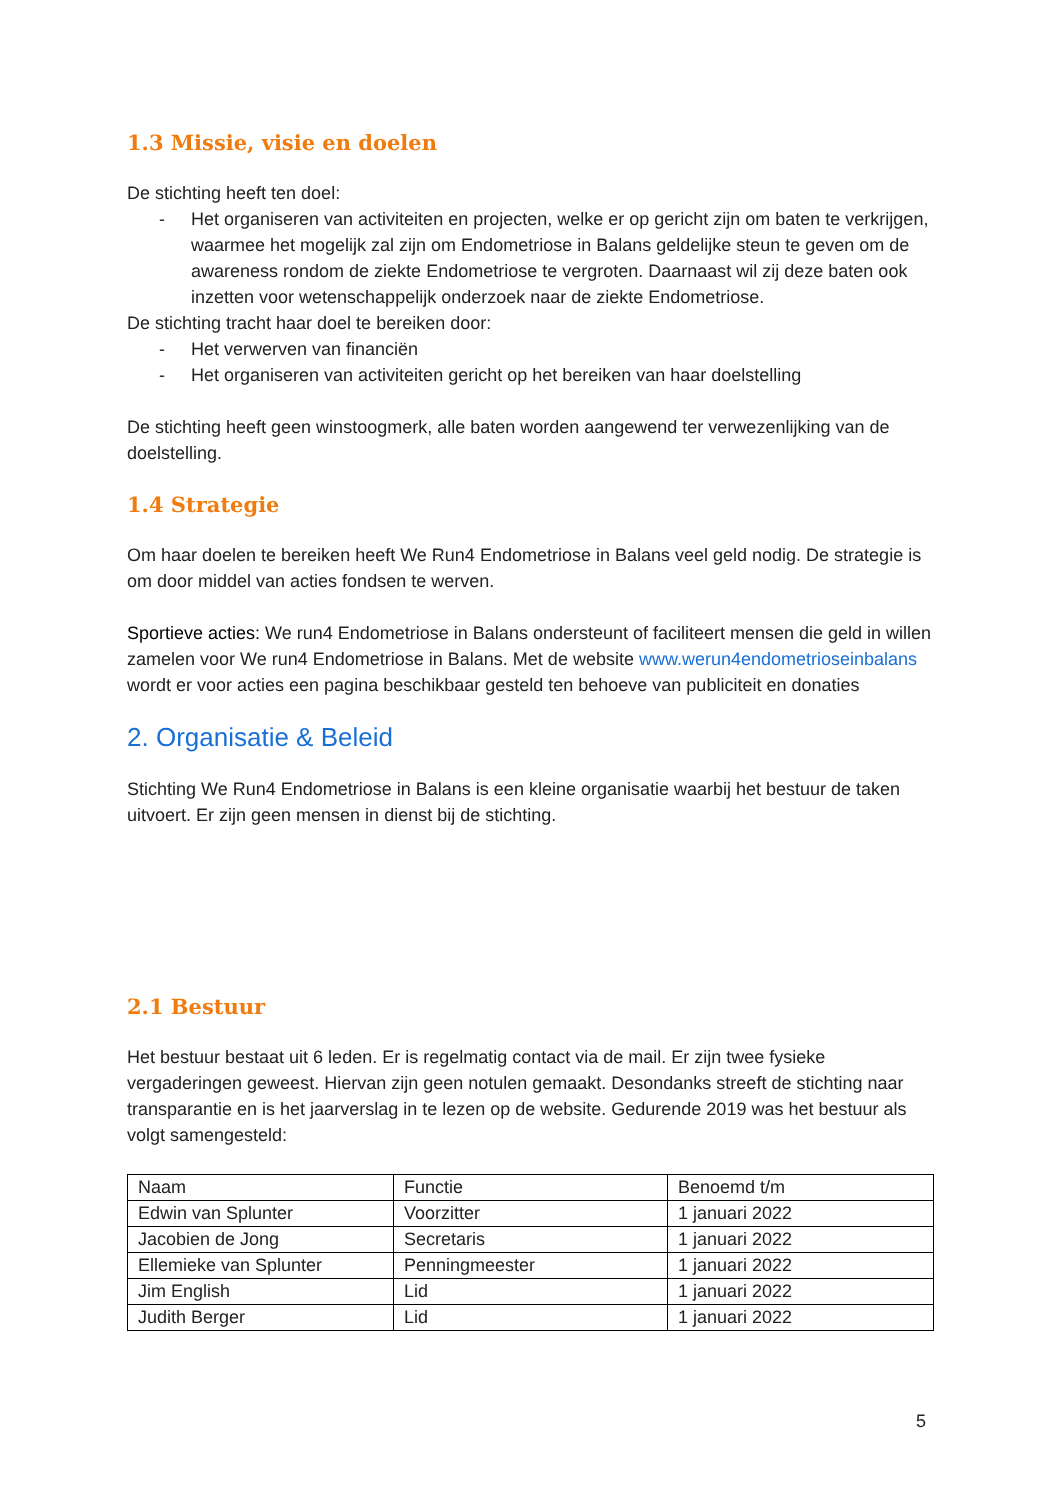1.3 Missie, visie en doelen
De stichting heeft ten doel:
- Het organiseren van activiteiten en projecten, welke er op gericht zijn om baten te verkrijgen, waarmee het mogelijk zal zijn om Endometriose in Balans geldelijke steun te geven om de awareness rondom de ziekte Endometriose te vergroten. Daarnaast wil zij deze baten ook inzetten voor wetenschappelijk onderzoek naar de ziekte Endometriose.
De stichting tracht haar doel te bereiken door:
- Het verwerven van financiën
- Het organiseren van activiteiten gericht op het bereiken van haar doelstelling
De stichting heeft geen winstoogmerk, alle baten worden aangewend ter verwezenlijking van de doelstelling.
1.4 Strategie
Om haar doelen te bereiken heeft We Run4 Endometriose in Balans veel geld nodig. De strategie is om door middel van acties fondsen te werven.
Sportieve acties: We run4 Endometriose in Balans ondersteunt of faciliteert mensen die geld in willen zamelen voor We run4 Endometriose in Balans. Met de website www.werun4endometrioseinbalans wordt er voor acties een pagina beschikbaar gesteld ten behoeve van publiciteit en donaties
2. Organisatie & Beleid
Stichting We Run4 Endometriose in Balans is een kleine organisatie waarbij het bestuur de taken uitvoert. Er zijn geen mensen in dienst bij de stichting.
2.1 Bestuur
Het bestuur bestaat uit 6 leden. Er is regelmatig contact via de mail. Er zijn twee fysieke vergaderingen geweest. Hiervan zijn geen notulen gemaakt. Desondanks streeft de stichting naar transparantie en is het jaarverslag in te lezen op de website. Gedurende 2019 was het bestuur als volgt samengesteld:
| Naam | Functie | Benoemd t/m |
| Edwin van Splunter | Voorzitter | 1 januari 2022 |
| Jacobien de Jong | Secretaris | 1 januari 2022 |
| Ellemieke van Splunter | Penningmeester | 1 januari 2022 |
| Jim English | Lid | 1 januari 2022 |
| Judith Berger | Lid | 1 januari 2022 |
5